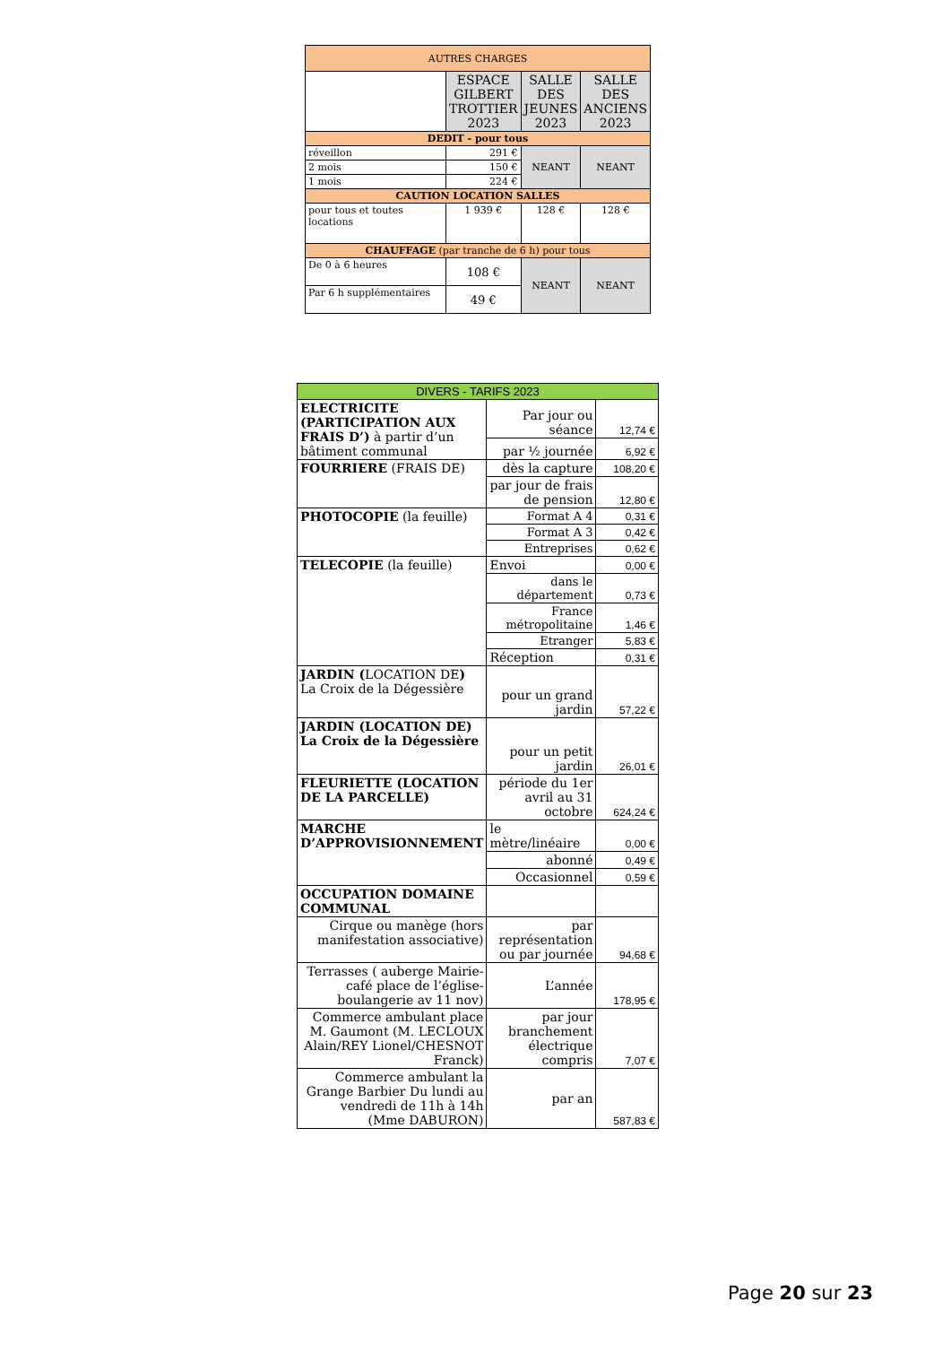| AUTRES CHARGES | | | |
| | ESPACE GILBERT TROTTIER 2023 | SALLE DES JEUNES 2023 | SALLE DES ANCIENS 2023 |
| DEDIT - pour tous | | | |
| réveillon | 291 € | NEANT | NEANT |
| 2 mois | 150 € | | |
| 1 mois | 224 € | | |
| CAUTION LOCATION SALLES | | | |
| pour tous et toutes locations | 1 939 € | 128 € | 128 € |
| CHAUFFAGE (par tranche de 6 h) pour tous | | | |
| De 0 à 6 heures | 108 € | NEANT | NEANT |
| Par 6 h supplémentaires | 49 € | | |
| DIVERS - TARIFS 2023 | | |
| ELECTRICITE (PARTICIPATION AUX FRAIS D’) à partir d’un bâtiment communal | Par jour ou séance | 12,74 € |
| | par ½ journée | 6,92 € |
| FOURRIERE (FRAIS DE) | dès la capture | 108,20 € |
| | par jour de frais de pension | 12,80 € |
| PHOTOCOPIE (la feuille) | Format A 4 | 0,31 € |
| | Format A 3 | 0,42 € |
| | Entreprises | 0,62 € |
| TELECOPIE (la feuille) | Envoi | 0,00 € |
| | dans le département | 0,73 € |
| | France métropolitaine | 1,46 € |
| | Etranger | 5,83 € |
| | Réception | 0,31 € |
| JARDIN ( LOCATION DE ) La Croix de la Dégessière | pour un grand jardin | 57,22 € |
| JARDIN (LOCATION DE) La Croix de la Dégessière | pour un petit jardin | 26,01 € |
| FLEURIETTE (LOCATION DE LA PARCELLE) | période du 1er avril au 31 octobre | 624,24 € |
| MARCHE D’APPROVISIONNEMENT | le mètre/linéaire | 0,00 € |
| | abonné | 0,49 € |
| | Occasionnel | 0,59 € |
| OCCUPATION DOMAINE COMMUNAL | | |
| Cirque ou manège (hors manifestation associative) | par représentation ou par journée | 94,68 € |
| Terrasses ( auberge Mairie- café place de l’église- boulangerie av 11 nov) | L’année | 178,95 € |
| Commerce ambulant place M. Gaumont (M. LECLOUX Alain/REY Lionel/CHESNOT Franck) | par jour branchement électrique compris | 7,07 € |
| Commerce ambulant la Grange Barbier Du lundi au vendredi de 11h à 14h (Mme DABURON) | par an | 587,83 € |
Page 20 sur 23